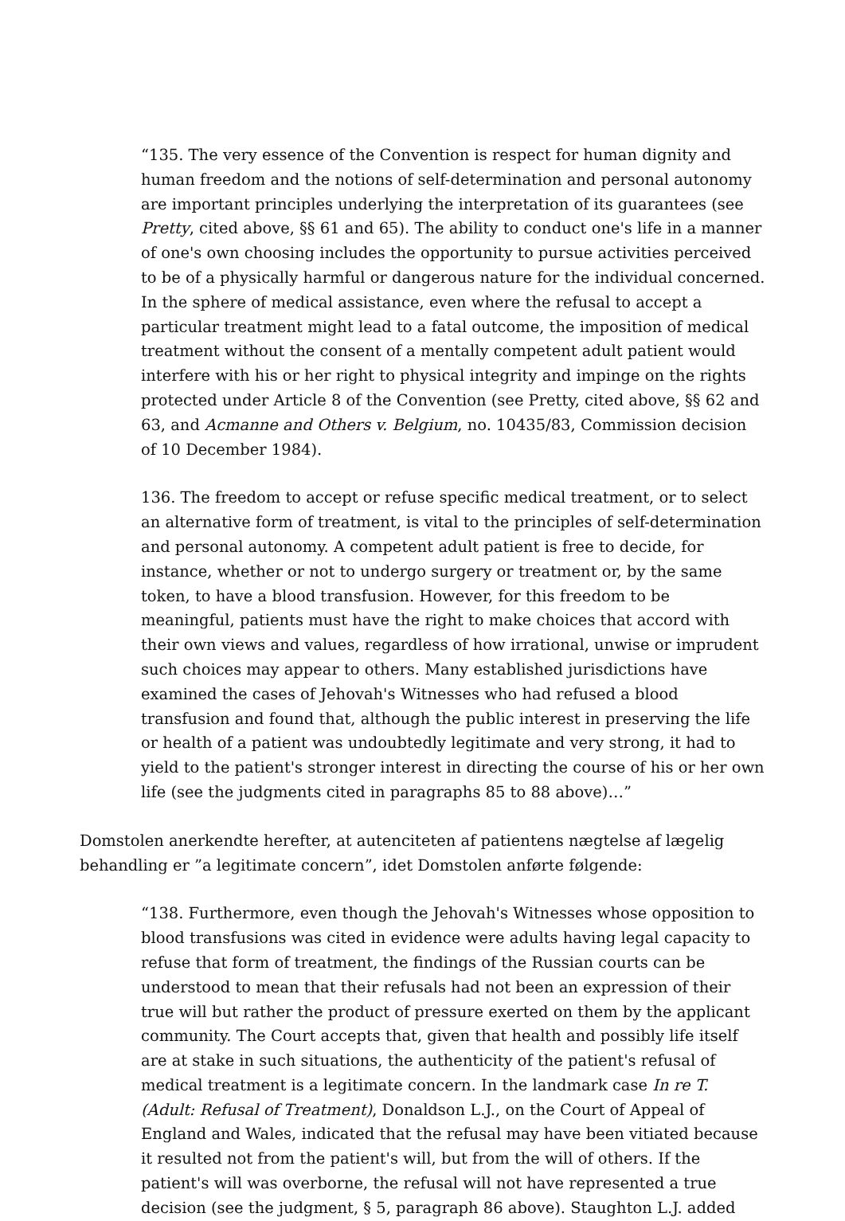“135. The very essence of the Convention is respect for human dignity and human freedom and the notions of self-determination and personal autonomy are important principles underlying the interpretation of its guarantees (see Pretty, cited above, §§ 61 and 65). The ability to conduct one's life in a manner of one's own choosing includes the opportunity to pursue activities perceived to be of a physically harmful or dangerous nature for the individual concerned. In the sphere of medical assistance, even where the refusal to accept a particular treatment might lead to a fatal outcome, the imposition of medical treatment without the consent of a mentally competent adult patient would interfere with his or her right to physical integrity and impinge on the rights protected under Article 8 of the Convention (see Pretty, cited above, §§ 62 and 63, and Acmanne and Others v. Belgium, no. 10435/83, Commission decision of 10 December 1984).
136. The freedom to accept or refuse specific medical treatment, or to select an alternative form of treatment, is vital to the principles of self-determination and personal autonomy. A competent adult patient is free to decide, for instance, whether or not to undergo surgery or treatment or, by the same token, to have a blood transfusion. However, for this freedom to be meaningful, patients must have the right to make choices that accord with their own views and values, regardless of how irrational, unwise or imprudent such choices may appear to others. Many established jurisdictions have examined the cases of Jehovah's Witnesses who had refused a blood transfusion and found that, although the public interest in preserving the life or health of a patient was undoubtedly legitimate and very strong, it had to yield to the patient's stronger interest in directing the course of his or her own life (see the judgments cited in paragraphs 85 to 88 above)…”
Domstolen anerkendte herefter, at autenciteten af patientens nægtelse af lægelig behandling er ”a legitimate concern”, idet Domstolen anførte følgende:
“138. Furthermore, even though the Jehovah's Witnesses whose opposition to blood transfusions was cited in evidence were adults having legal capacity to refuse that form of treatment, the findings of the Russian courts can be understood to mean that their refusals had not been an expression of their true will but rather the product of pressure exerted on them by the applicant community. The Court accepts that, given that health and possibly life itself are at stake in such situations, the authenticity of the patient's refusal of medical treatment is a legitimate concern. In the landmark case In re T. (Adult: Refusal of Treatment), Donaldson L.J., on the Court of Appeal of England and Wales, indicated that the refusal may have been vitiated because it resulted not from the patient's will, but from the will of others. If the patient's will was overborne, the refusal will not have represented a true decision (see the judgment, § 5, paragraph 86 above). Staughton L.J. added